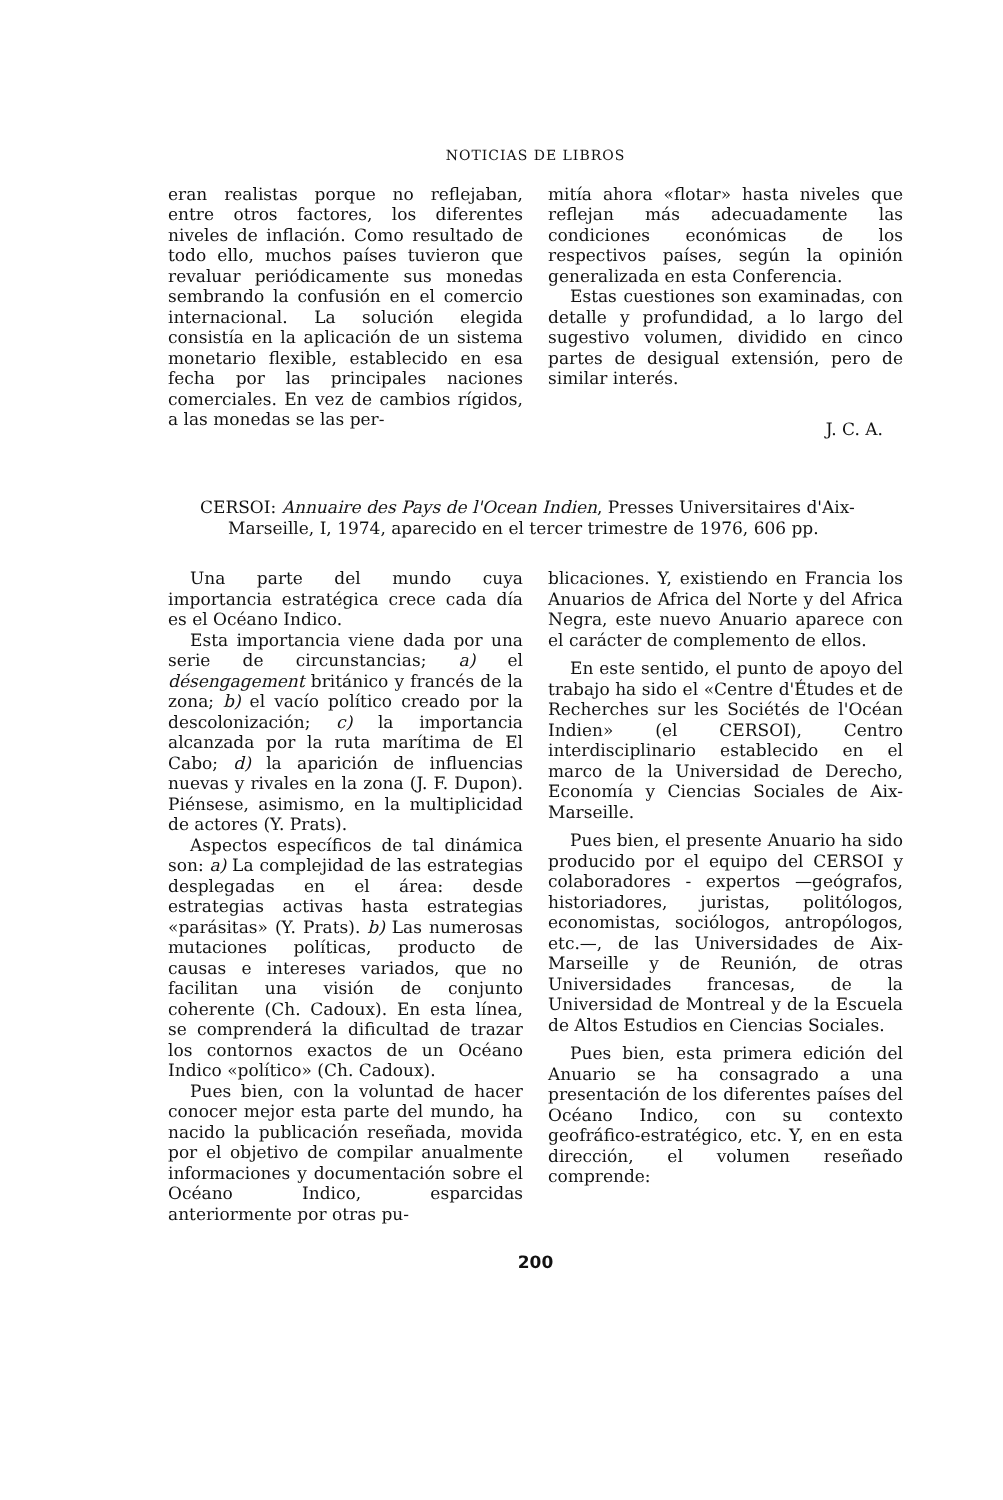NOTICIAS DE LIBROS
eran realistas porque no reflejaban, entre otros factores, los diferentes niveles de inflación. Como resultado de todo ello, muchos países tuvieron que revaluar periódicamente sus monedas sembrando la confusión en el comercio internacional. La solución elegida consistía en la aplicación de un sistema monetario flexible, establecido en esa fecha por las principales naciones comerciales. En vez de cambios rígidos, a las monedas se las per-
mitía ahora «flotar» hasta niveles que reflejan más adecuadamente las condiciones económicas de los respectivos países, según la opinión generalizada en esta Conferencia.
Estas cuestiones son examinadas, con detalle y profundidad, a lo largo del sugestivo volumen, dividido en cinco partes de desigual extensión, pero de similar interés.
J. C. A.
CERSOI: Annuaire des Pays de l'Ocean Indien, Presses Universitaires d'Aix-Marseille, I, 1974, aparecido en el tercer trimestre de 1976, 606 pp.
Una parte del mundo cuya importancia estratégica crece cada día es el Océano Indico.
Esta importancia viene dada por una serie de circunstancias; a) el désengagement británico y francés de la zona; b) el vacío político creado por la descolonización; c) la importancia alcanzada por la ruta marítima de El Cabo; d) la aparición de influencias nuevas y rivales en la zona (J. F. Dupon). Piénsese, asimismo, en la multiplicidad de actores (Y. Prats).
Aspectos específicos de tal dinámica son: a) La complejidad de las estrategias desplegadas en el área: desde estrategias activas hasta estrategias «parásitas» (Y. Prats). b) Las numerosas mutaciones políticas, producto de causas e intereses variados, que no facilitan una visión de conjunto coherente (Ch. Cadoux). En esta línea, se comprenderá la dificultad de trazar los contornos exactos de un Océano Indico «político» (Ch. Cadoux).
Pues bien, con la voluntad de hacer conocer mejor esta parte del mundo, ha nacido la publicación reseñada, movida por el objetivo de compilar anualmente informaciones y documentación sobre el Océano Indico, esparcidas anteriormente por otras pu-
blicaciones. Y, existiendo en Francia los Anuarios de Africa del Norte y del Africa Negra, este nuevo Anuario aparece con el carácter de complemento de ellos.
En este sentido, el punto de apoyo del trabajo ha sido el «Centre d'Études et de Recherches sur les Sociétés de l'Océan Indien» (el CERSOI), Centro interdisciplinario establecido en el marco de la Universidad de Derecho, Economía y Ciencias Sociales de Aix-Marseille.
Pues bien, el presente Anuario ha sido producido por el equipo del CERSOI y colaboradores - expertos —geógrafos, historiadores, juristas, politólogos, economistas, sociólogos, antropólogos, etc.—, de las Universidades de Aix-Marseille y de Reunión, de otras Universidades francesas, de la Universidad de Montreal y de la Escuela de Altos Estudios en Ciencias Sociales.
Pues bien, esta primera edición del Anuario se ha consagrado a una presentación de los diferentes países del Océano Indico, con su contexto geofráfico-estratégico, etc. Y, en en esta dirección, el volumen reseñado comprende:
200